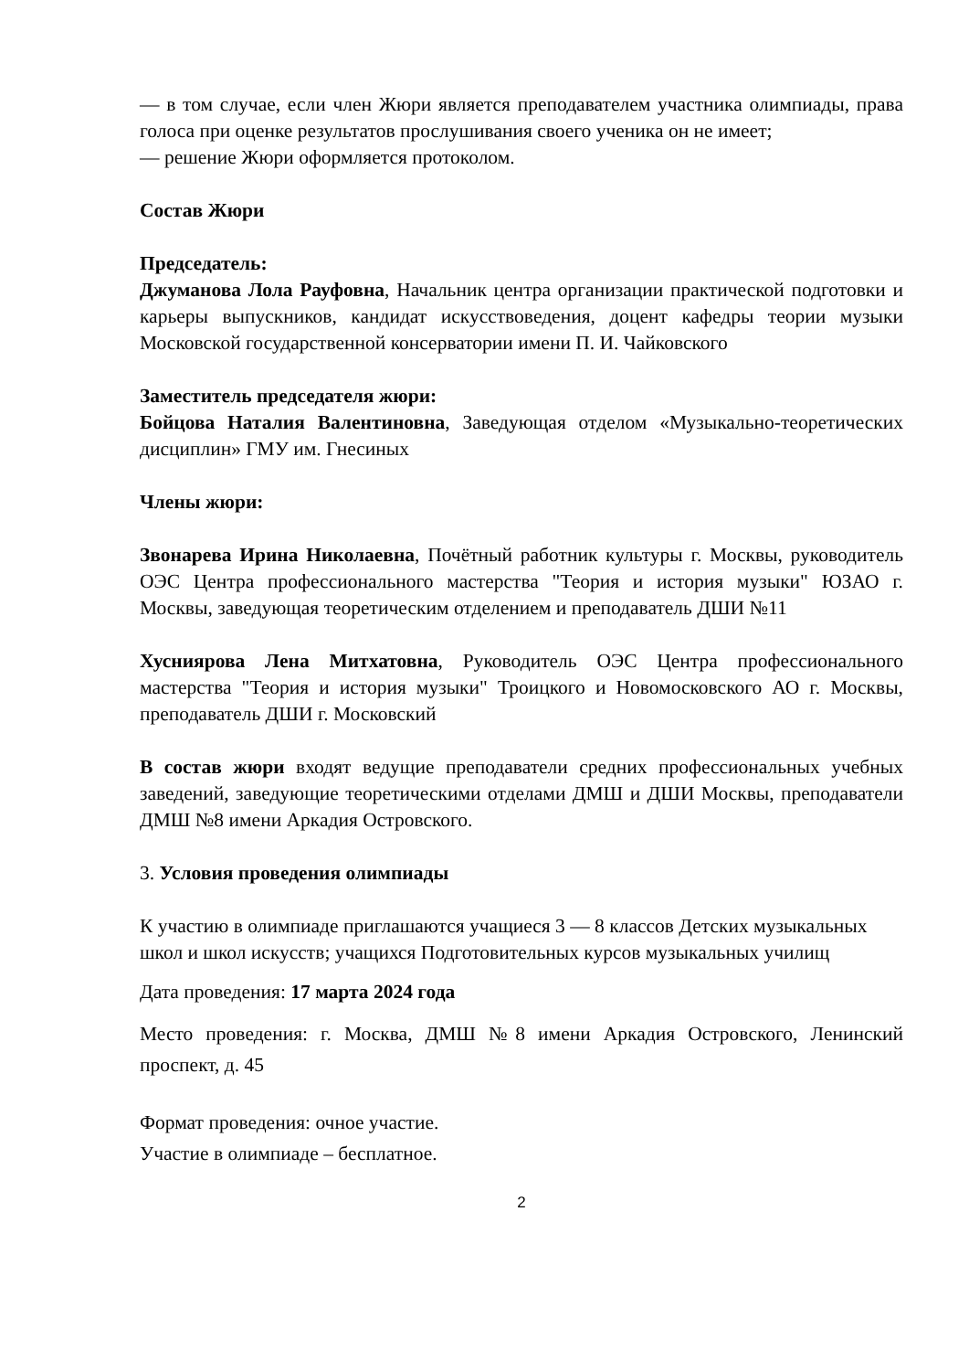— в том случае, если член Жюри является преподавателем участника олимпиады, права голоса при оценке результатов прослушивания своего ученика он не имеет;
— решение Жюри оформляется протоколом.
Состав Жюри
Председатель:
Джуманова Лола Рауфовна, Начальник центра организации практической подготовки и карьеры выпускников, кандидат искусствоведения, доцент кафедры теории музыки Московской государственной консерватории имени П. И. Чайковского
Заместитель председателя жюри:
Бойцова Наталия Валентиновна, Заведующая отделом «Музыкально-теоретических дисциплин» ГМУ им. Гнесиных
Члены жюри:
Звонарева Ирина Николаевна, Почётный работник культуры г. Москвы, руководитель ОЭС Центра профессионального мастерства "Теория и история музыки" ЮЗАО г. Москвы, заведующая теоретическим отделением и преподаватель ДШИ №11
Хусниярова Лена Митхатовна, Руководитель ОЭС Центра профессионального мастерства "Теория и история музыки" Троицкого и Новомосковского АО г. Москвы, преподаватель ДШИ г. Московский
В состав жюри входят ведущие преподаватели средних профессиональных учебных заведений, заведующие теоретическими отделами ДМШ и ДШИ Москвы, преподаватели ДМШ №8 имени Аркадия Островского.
3. Условия проведения олимпиады
К участию в олимпиаде приглашаются учащиеся 3 — 8 классов Детских музыкальных школ и школ искусств; учащихся Подготовительных курсов музыкальных училищ
Дата проведения: 17 марта 2024 года
Место проведения: г. Москва, ДМШ №8 имени Аркадия Островского, Ленинский проспект, д. 45
Формат проведения: очное участие.
Участие в олимпиаде – бесплатное.
2